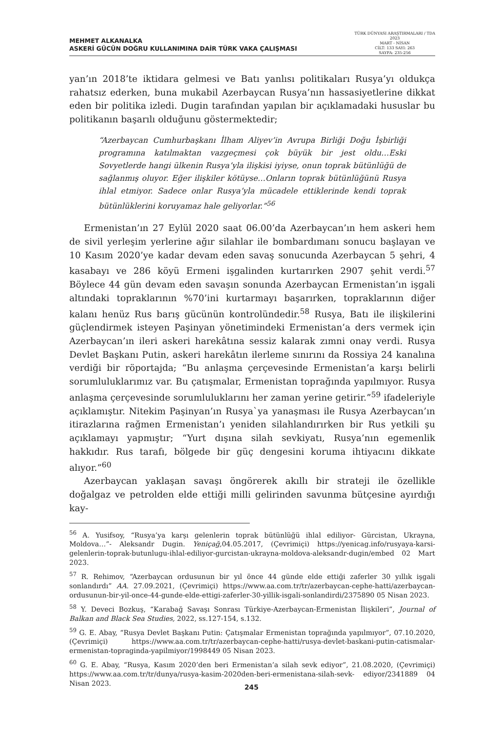MEHMET ALKANALKA
ASKERİ GÜCÜN DOĞRU KULLANIMINA DAİR TÜRK VAKA ÇALIŞMASI
TÜRK DÜNYASI ARAŞTIRMALARI / TDA
2023
MART - NİSAN
CİLT: 133 SAYI: 263
SAYFA: 235-256
yan’ın 2018’te iktidara gelmesi ve Batı yanlısı politikaları Rusya’yı oldukça rahatsız ederken, buna mukabil Azerbaycan Rusya’nın hassasiyetlerine dikkat eden bir politika izledi. Dugin tarafından yapılan bir açıklamadaki hususlar bu politikanın başarılı olduğunu göstermektedir;
“Azerbaycan Cumhurbaşkanı İlham Aliyev’in Avrupa Birliği Doğu İşbirliği programına katılmaktan vazgeçmesi çok büyük bir jest oldu…Eski Sovyetlerde hangi ülkenin Rusya’yla ilişkisi iyiyse, onun toprak bütünlüğü de sağlanmış oluyor. Eğer ilişkiler kötüyse…Onların toprak bütünlüğünü Rusya ihlal etmiyor. Sadece onlar Rusya’yla mücadele ettiklerinde kendi toprak bütünlüklerini koruyamaz hale geliyorlar.”<sup>56</sup>
Ermenistan’ın 27 Eylül 2020 saat 06.00’da Azerbaycan’ın hem askeri hem de sivil yerleşim yerlerine ağır silahlar ile bombardımanı sonucu başlayan ve 10 Kasım 2020’ye kadar devam eden savaş sonucunda Azerbaycan 5 şehri, 4 kasabayı ve 286 köyü Ermeni işgalinden kurtarırken 2907 şehit verdi.<sup>57</sup> Böylece 44 gün devam eden savaşın sonunda Azerbaycan Ermenistan’ın işgali altındaki topraklarının %70’ini kurtarmayı başarırken, topraklarının diğer kalanı henüz Rus barış gücünün kontrolündedir.<sup>58</sup> Rusya, Batı ile ilişkilerini güçlendirmek isteyen Paşinyan yönetimindeki Ermenistan’a ders vermek için Azerbaycan’ın ileri askeri harekâtına sessiz kalarak zımni onay verdi. Rusya Devlet Başkanı Putin, askeri harekâtın ilerleme sınırını da Rossiya 24 kanalına verdiği bir röportajda; “Bu anlaşma çerçevesinde Ermenistan’a karşı belirli sorumluluklarımız var. Bu çatışmalar, Ermenistan toprağında yapılmıyor. Rusya anlaşma çerçevesinde sorumluluklarını her zaman yerine getirir.”<sup>59</sup> ifadeleriyle açıklamıştır. Nitekim Paşinyan’ın Rusya`ya yanaşması ile Rusya Azerbaycan’ın itirazlarına rağmen Ermenistan’ı yeniden silahlandırırken bir Rus yetkili şu açıklamayı yapmıştır; “Yurt dışına silah sevkiyatı, Rusya’nın egemenlik hakkıdır. Rus tarafı, bölgede bir güç dengesini koruma ihtiyacını dikkate alıyor.”<sup>60</sup>
Azerbaycan yaklaşan savaşı öngörerek akıllı bir strateji ile özellikle doğalgaz ve petrolden elde ettiği milli gelirinden savunma bütçesine ayırdığı kay-
<sup>56</sup> A. Yusifsoy, “Rusya’ya karşı gelenlerin toprak bütünlüğü ihlal ediliyor- Gürcistan, Ukrayna, Moldova…”- Aleksandr Dugin. Yeniçağ, 04.05.2017, (Çevrimiçi) https://yenicag.info/rusyaya-karsi-gelenlerin-toprak-butunlugu-ihlal-ediliyor-gurcistan-ukrayna-moldova-aleksandr-dugin/embed 02 Mart 2023.
<sup>57</sup> R. Rehimov, “Azerbaycan ordusunun bir yıl önce 44 günde elde ettiği zaferler 30 yıllık işgali sonlandırdı” AA. 27.09.2021, (Çevrimiçi) https://www.aa.com.tr/tr/azerbaycan-cephe-hatti/azerbaycan-ordusunun-bir-yil-once-44-gunde-elde-ettigi-zaferler-30-yillik-isgali-sonlandirdi/2375890 05 Nisan 2023.
<sup>58</sup> Y. Deveci Bozkuş, “Karabağ Savaşı Sonrası Türkiye-Azerbaycan-Ermenistan İlişkileri”, Journal of Balkan and Black Sea Studies, 2022, ss.127-154, s.132.
<sup>59</sup> G. E. Abay, “Rusya Devlet Başkanı Putin: Çatışmalar Ermenistan toprağında yapılmıyor”, 07.10.2020, (Çevrimiçi) https://www.aa.com.tr/tr/azerbaycan-cephe-hatti/rusya-devlet-baskani-putin-catismalar- ermenistan-topraginda-yapilmiyor/1998449 05 Nisan 2023.
<sup>60</sup> G. E. Abay, “Rusya, Kasım 2020’den beri Ermenistan’a silah sevk ediyor”, 21.08.2020, (Çevrimiçi) https://www.aa.com.tr/tr/dunya/rusya-kasim-2020den-beri-ermenistana-silah-sevk- ediyor/2341889 04 Nisan 2023.
245